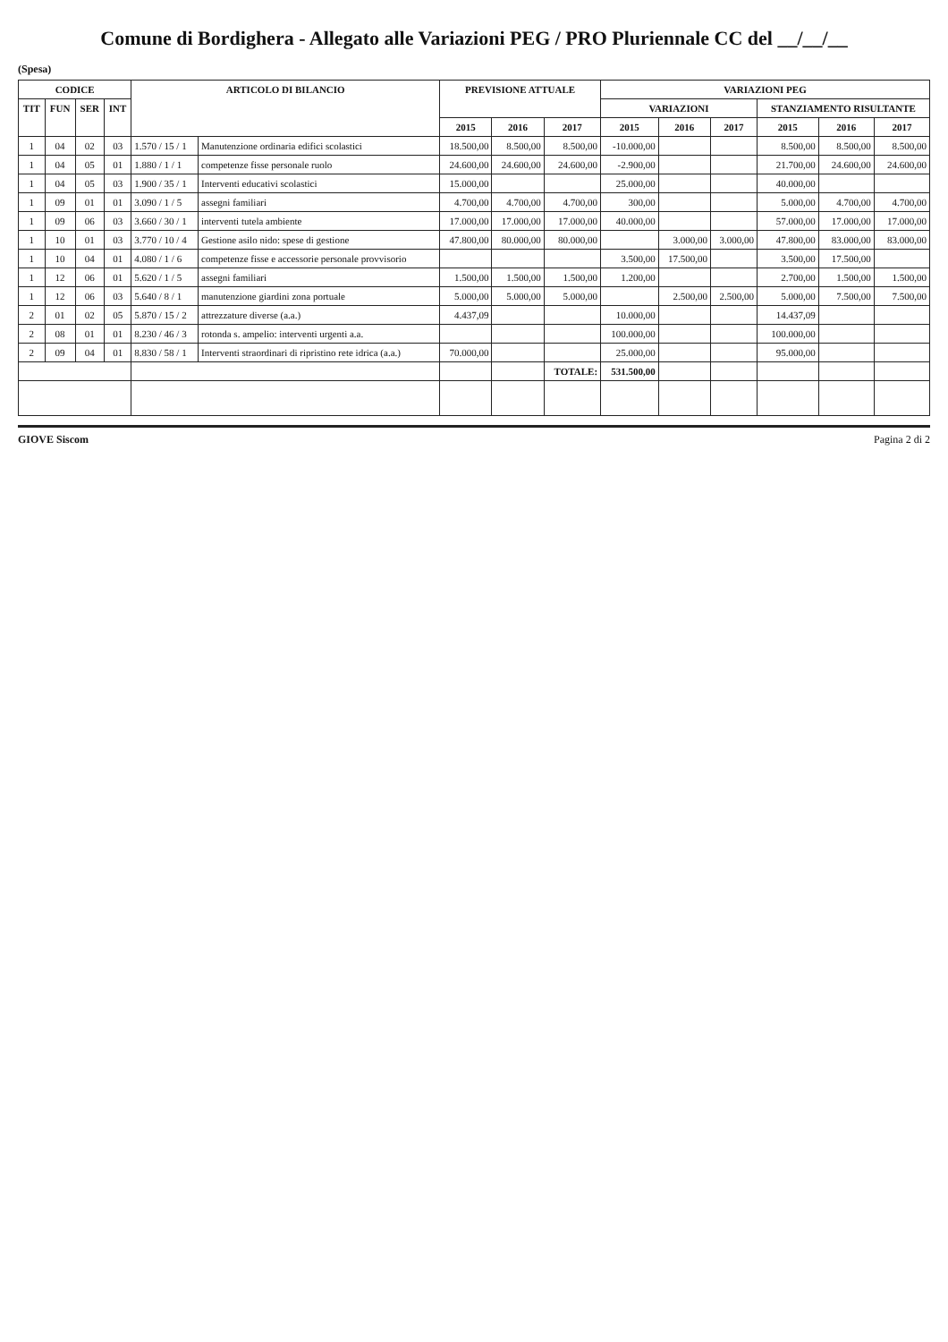Comune di Bordighera - Allegato alle Variazioni PEG / PRO Pluriennale CC del __/__/__
(Spesa)
| CODICE | | | | ARTICOLO DI BILANCIO | | PREVISIONE ATTUALE | | | VARIAZIONI PEG | | | | | |
| --- | --- | --- | --- | --- | --- | --- | --- | --- | --- | --- | --- | --- | --- | --- |
| TIT | FUN | SER | INT | | | | | | VARIAZIONI | | | STANZIAMENTO RISULTANTE | | |
| | | | | | | 2015 | 2016 | 2017 | 2015 | 2016 | 2017 | 2015 | 2016 | 2017 |
| 1 | 04 | 02 | 03 | 1.570 / 15 / 1 | Manutenzione ordinaria edifici scolastici | 18.500,00 | 8.500,00 | 8.500,00 | -10.000,00 | | | 8.500,00 | 8.500,00 | 8.500,00 |
| 1 | 04 | 05 | 01 | 1.880 / 1 / 1 | competenze fisse personale ruolo | 24.600,00 | 24.600,00 | 24.600,00 | -2.900,00 | | | 21.700,00 | 24.600,00 | 24.600,00 |
| 1 | 04 | 05 | 03 | 1.900 / 35 / 1 | Interventi educativi scolastici | 15.000,00 | | | 25.000,00 | | | 40.000,00 | | |
| 1 | 09 | 01 | 01 | 3.090 / 1 / 5 | assegni familiari | 4.700,00 | 4.700,00 | 4.700,00 | 300,00 | | | 5.000,00 | 4.700,00 | 4.700,00 |
| 1 | 09 | 06 | 03 | 3.660 / 30 / 1 | interventi tutela ambiente | 17.000,00 | 17.000,00 | 17.000,00 | 40.000,00 | | | 57.000,00 | 17.000,00 | 17.000,00 |
| 1 | 10 | 01 | 03 | 3.770 / 10 / 4 | Gestione asilo nido: spese di gestione | 47.800,00 | 80.000,00 | 80.000,00 | | 3.000,00 | 3.000,00 | 47.800,00 | 83.000,00 | 83.000,00 |
| 1 | 10 | 04 | 01 | 4.080 / 1 / 6 | competenze fisse e accessorie personale provvisorio | | | | 3.500,00 | 17.500,00 | | 3.500,00 | 17.500,00 | |
| 1 | 12 | 06 | 01 | 5.620 / 1 / 5 | assegni familiari | 1.500,00 | 1.500,00 | 1.500,00 | 1.200,00 | | | 2.700,00 | 1.500,00 | 1.500,00 |
| 1 | 12 | 06 | 03 | 5.640 / 8 / 1 | manutenzione giardini zona portuale | 5.000,00 | 5.000,00 | 5.000,00 | | 2.500,00 | 2.500,00 | 5.000,00 | 7.500,00 | 7.500,00 |
| 2 | 01 | 02 | 05 | 5.870 / 15 / 2 | attrezzature diverse (a.a.) | 4.437,09 | | | 10.000,00 | | | 14.437,09 | | |
| 2 | 08 | 01 | 01 | 8.230 / 46 / 3 | rotonda s. ampelio: interventi urgenti a.a. | | | | 100.000,00 | | | 100.000,00 | | |
| 2 | 09 | 04 | 01 | 8.830 / 58 / 1 | Interventi straordinari di ripristino rete idrica (a.a.) | 70.000,00 | | | 25.000,00 | | | 95.000,00 | | |
| | | | | | | | | TOTALE: | 531.500,00 | | | | | |
GIOVE Siscom Pagina 2 di 2